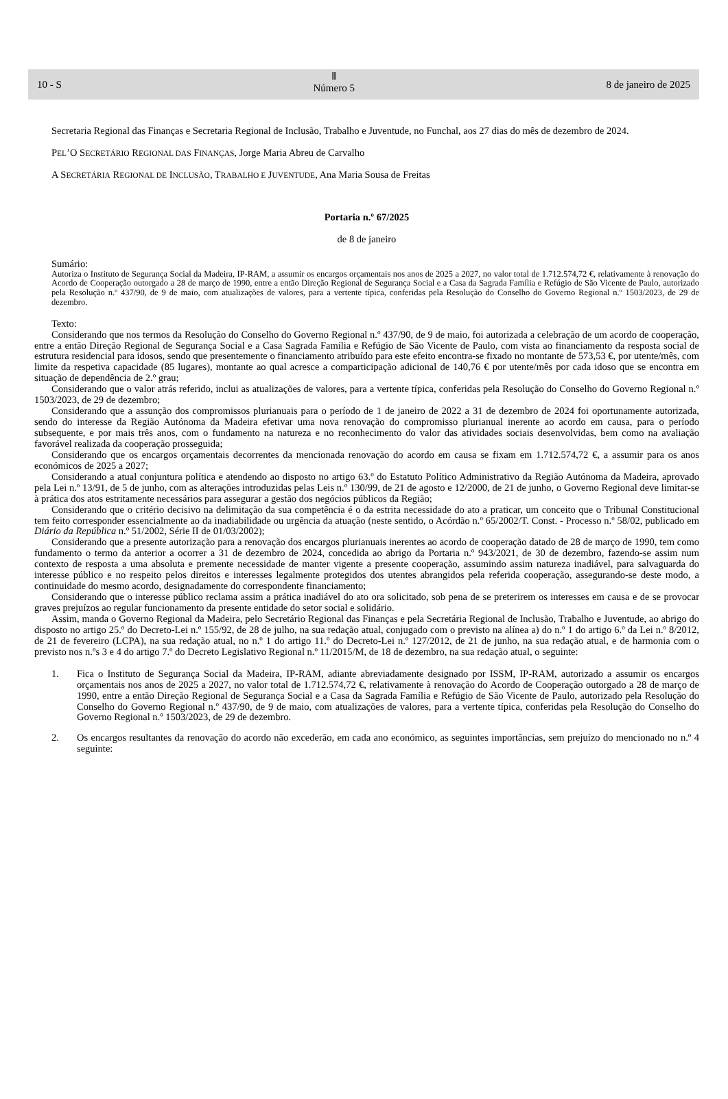10 - S
Ⅱ
Número 5
8 de janeiro de 2025
Secretaria Regional das Finanças e Secretaria Regional de Inclusão, Trabalho e Juventude, no Funchal, aos 27 dias do mês de dezembro de 2024.
PEL’O SECRETÁRIO REGIONAL DAS FINANÇAS, Jorge Maria Abreu de Carvalho
A SECRETÁRIA REGIONAL DE INCLUSÃO, TRABALHO E JUVENTUDE, Ana Maria Sousa de Freitas
Portaria n.º 67/2025
de 8 de janeiro
Sumário:
Autoriza o Instituto de Segurança Social da Madeira, IP-RAM, a assumir os encargos orçamentais nos anos de 2025 a 2027, no valor total de 1.712.574,72 €, relativamente à renovação do Acordo de Cooperação outorgado a 28 de março de 1990, entre a então Direção Regional de Segurança Social e a Casa da Sagrada Família e Refúgio de São Vicente de Paulo, autorizado pela Resolução n.º 437/90, de 9 de maio, com atualizações de valores, para a vertente típica, conferidas pela Resolução do Conselho do Governo Regional n.º 1503/2023, de 29 de dezembro.
Texto:
Considerando que nos termos da Resolução do Conselho do Governo Regional n.º 437/90, de 9 de maio, foi autorizada a celebração de um acordo de cooperação, entre a então Direção Regional de Segurança Social e a Casa Sagrada Família e Refúgio de São Vicente de Paulo, com vista ao financiamento da resposta social de estrutura residencial para idosos, sendo que presentemente o financiamento atribuído para este efeito encontra-se fixado no montante de 573,53 €, por utente/mês, com limite da respetiva capacidade (85 lugares), montante ao qual acresce a comparticipação adicional de 140,76 € por utente/mês por cada idoso que se encontra em situação de dependência de 2.º grau;
Considerando que o valor atrás referido, inclui as atualizações de valores, para a vertente típica, conferidas pela Resolução do Conselho do Governo Regional n.º 1503/2023, de 29 de dezembro;
Considerando que a assunção dos compromissos plurianuais para o período de 1 de janeiro de 2022 a 31 de dezembro de 2024 foi oportunamente autorizada, sendo do interesse da Região Autónoma da Madeira efetivar uma nova renovação do compromisso plurianual inerente ao acordo em causa, para o período subsequente, e por mais três anos, com o fundamento na natureza e no reconhecimento do valor das atividades sociais desenvolvidas, bem como na avaliação favorável realizada da cooperação prosseguida;
Considerando que os encargos orçamentais decorrentes da mencionada renovação do acordo em causa se fixam em 1.712.574,72 €, a assumir para os anos económicos de 2025 a 2027;
Considerando a atual conjuntura política e atendendo ao disposto no artigo 63.º do Estatuto Político Administrativo da Região Autónoma da Madeira, aprovado pela Lei n.º 13/91, de 5 de junho, com as alterações introduzidas pelas Leis n.º 130/99, de 21 de agosto e 12/2000, de 21 de junho, o Governo Regional deve limitar-se à prática dos atos estritamente necessários para assegurar a gestão dos negócios públicos da Região;
Considerando que o critério decisivo na delimitação da sua competência é o da estrita necessidade do ato a praticar, um conceito que o Tribunal Constitucional tem feito corresponder essencialmente ao da inadiabilidade ou urgência da atuação (neste sentido, o Acórdão n.º 65/2002/T. Const. - Processo n.º 58/02, publicado em Diário da República n.º 51/2002, Série II de 01/03/2002);
Considerando que a presente autorização para a renovação dos encargos plurianuais inerentes ao acordo de cooperação datado de 28 de março de 1990, tem como fundamento o termo da anterior a ocorrer a 31 de dezembro de 2024, concedida ao abrigo da Portaria n.º 943/2021, de 30 de dezembro, fazendo-se assim num contexto de resposta a uma absoluta e premente necessidade de manter vigente a presente cooperação, assumindo assim natureza inadiável, para salvaguarda do interesse público e no respeito pelos direitos e interesses legalmente protegidos dos utentes abrangidos pela referida cooperação, assegurando-se deste modo, a continuidade do mesmo acordo, designadamente do correspondente financiamento;
Considerando que o interesse público reclama assim a prática inadiável do ato ora solicitado, sob pena de se preterirem os interesses em causa e de se provocar graves prejuízos ao regular funcionamento da presente entidade do setor social e solidário.
Assim, manda o Governo Regional da Madeira, pelo Secretário Regional das Finanças e pela Secretária Regional de Inclusão, Trabalho e Juventude, ao abrigo do disposto no artigo 25.º do Decreto-Lei n.º 155/92, de 28 de julho, na sua redação atual, conjugado com o previsto na alínea a) do n.º 1 do artigo 6.º da Lei n.º 8/2012, de 21 de fevereiro (LCPA), na sua redação atual, no n.º 1 do artigo 11.º do Decreto-Lei n.º 127/2012, de 21 de junho, na sua redação atual, e de harmonia com o previsto nos n.ºs 3 e 4 do artigo 7.º do Decreto Legislativo Regional n.º 11/2015/M, de 18 de dezembro, na sua redação atual, o seguinte:
1. Fica o Instituto de Segurança Social da Madeira, IP-RAM, adiante abreviadamente designado por ISSM, IP-RAM, autorizado a assumir os encargos orçamentais nos anos de 2025 a 2027, no valor total de 1.712.574,72 €, relativamente à renovação do Acordo de Cooperação outorgado a 28 de março de 1990, entre a então Direção Regional de Segurança Social e a Casa da Sagrada Família e Refúgio de São Vicente de Paulo, autorizado pela Resolução do Conselho do Governo Regional n.º 437/90, de 9 de maio, com atualizações de valores, para a vertente típica, conferidas pela Resolução do Conselho do Governo Regional n.º 1503/2023, de 29 de dezembro.
2. Os encargos resultantes da renovação do acordo não excederão, em cada ano económico, as seguintes importâncias, sem prejuízo do mencionado no n.º 4 seguinte: